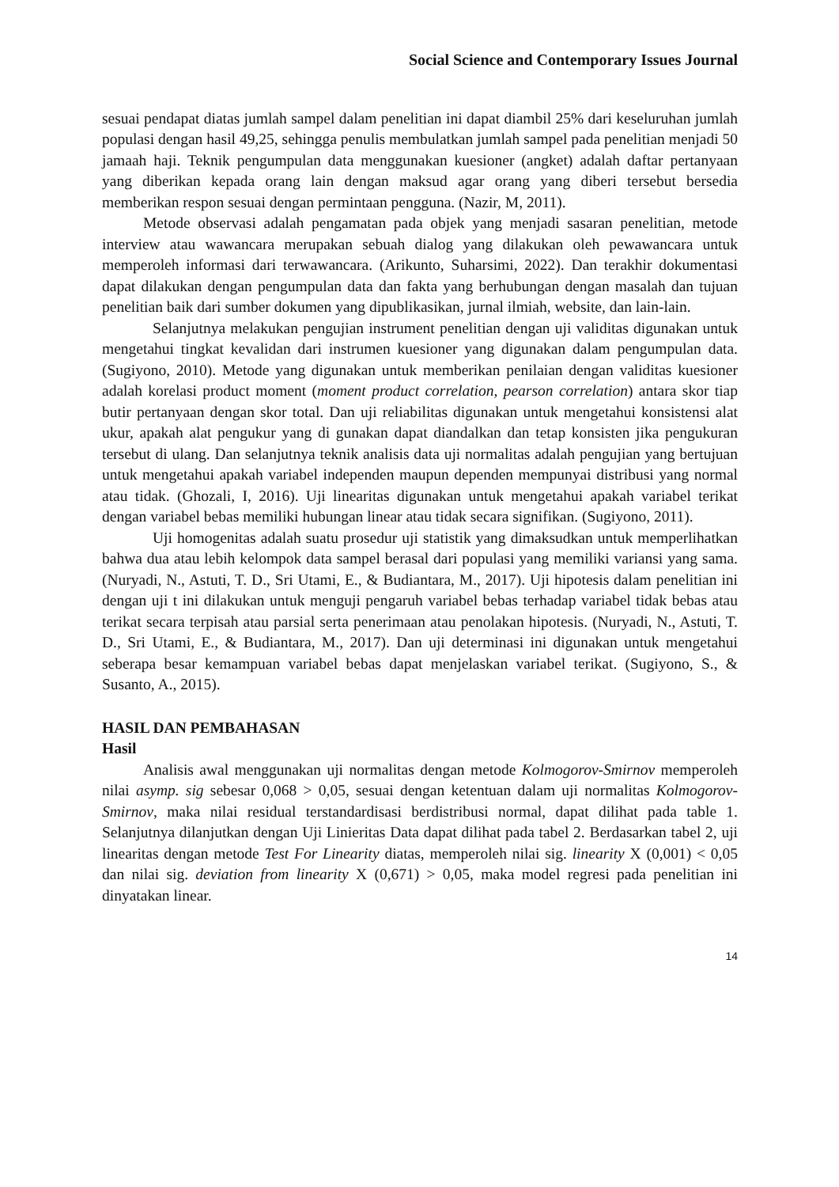Social Science and Contemporary Issues Journal
sesuai pendapat diatas jumlah sampel dalam penelitian ini dapat diambil 25% dari keseluruhan jumlah populasi dengan hasil 49,25, sehingga penulis membulatkan jumlah sampel pada penelitian menjadi 50 jamaah haji. Teknik pengumpulan data menggunakan kuesioner (angket) adalah daftar pertanyaan yang diberikan kepada orang lain dengan maksud agar orang yang diberi tersebut bersedia memberikan respon sesuai dengan permintaan pengguna. (Nazir, M, 2011).
Metode observasi adalah pengamatan pada objek yang menjadi sasaran penelitian, metode interview atau wawancara merupakan sebuah dialog yang dilakukan oleh pewawancara untuk memperoleh informasi dari terwawancara. (Arikunto, Suharsimi, 2022). Dan terakhir dokumentasi dapat dilakukan dengan pengumpulan data dan fakta yang berhubungan dengan masalah dan tujuan penelitian baik dari sumber dokumen yang dipublikasikan, jurnal ilmiah, website, dan lain-lain.
Selanjutnya melakukan pengujian instrument penelitian dengan uji validitas digunakan untuk mengetahui tingkat kevalidan dari instrumen kuesioner yang digunakan dalam pengumpulan data. (Sugiyono, 2010). Metode yang digunakan untuk memberikan penilaian dengan validitas kuesioner adalah korelasi product moment (moment product correlation, pearson correlation) antara skor tiap butir pertanyaan dengan skor total. Dan uji reliabilitas digunakan untuk mengetahui konsistensi alat ukur, apakah alat pengukur yang di gunakan dapat diandalkan dan tetap konsisten jika pengukuran tersebut di ulang. Dan selanjutnya teknik analisis data uji normalitas adalah pengujian yang bertujuan untuk mengetahui apakah variabel independen maupun dependen mempunyai distribusi yang normal atau tidak. (Ghozali, I, 2016). Uji linearitas digunakan untuk mengetahui apakah variabel terikat dengan variabel bebas memiliki hubungan linear atau tidak secara signifikan. (Sugiyono, 2011).
Uji homogenitas adalah suatu prosedur uji statistik yang dimaksudkan untuk memperlihatkan bahwa dua atau lebih kelompok data sampel berasal dari populasi yang memiliki variansi yang sama. (Nuryadi, N., Astuti, T. D., Sri Utami, E., & Budiantara, M., 2017). Uji hipotesis dalam penelitian ini dengan uji t ini dilakukan untuk menguji pengaruh variabel bebas terhadap variabel tidak bebas atau terikat secara terpisah atau parsial serta penerimaan atau penolakan hipotesis. (Nuryadi, N., Astuti, T. D., Sri Utami, E., & Budiantara, M., 2017). Dan uji determinasi ini digunakan untuk mengetahui seberapa besar kemampuan variabel bebas dapat menjelaskan variabel terikat. (Sugiyono, S., & Susanto, A., 2015).
HASIL DAN PEMBAHASAN
Hasil
Analisis awal menggunakan uji normalitas dengan metode Kolmogorov-Smirnov memperoleh nilai asymp. sig sebesar 0,068 > 0,05, sesuai dengan ketentuan dalam uji normalitas Kolmogorov-Smirnov, maka nilai residual terstandardisasi berdistribusi normal, dapat dilihat pada table 1. Selanjutnya dilanjutkan dengan Uji Linieritas Data dapat dilihat pada tabel 2. Berdasarkan tabel 2, uji linearitas dengan metode Test For Linearity diatas, memperoleh nilai sig. linearity X (0,001) < 0,05 dan nilai sig. deviation from linearity X (0,671) > 0,05, maka model regresi pada penelitian ini dinyatakan linear.
14